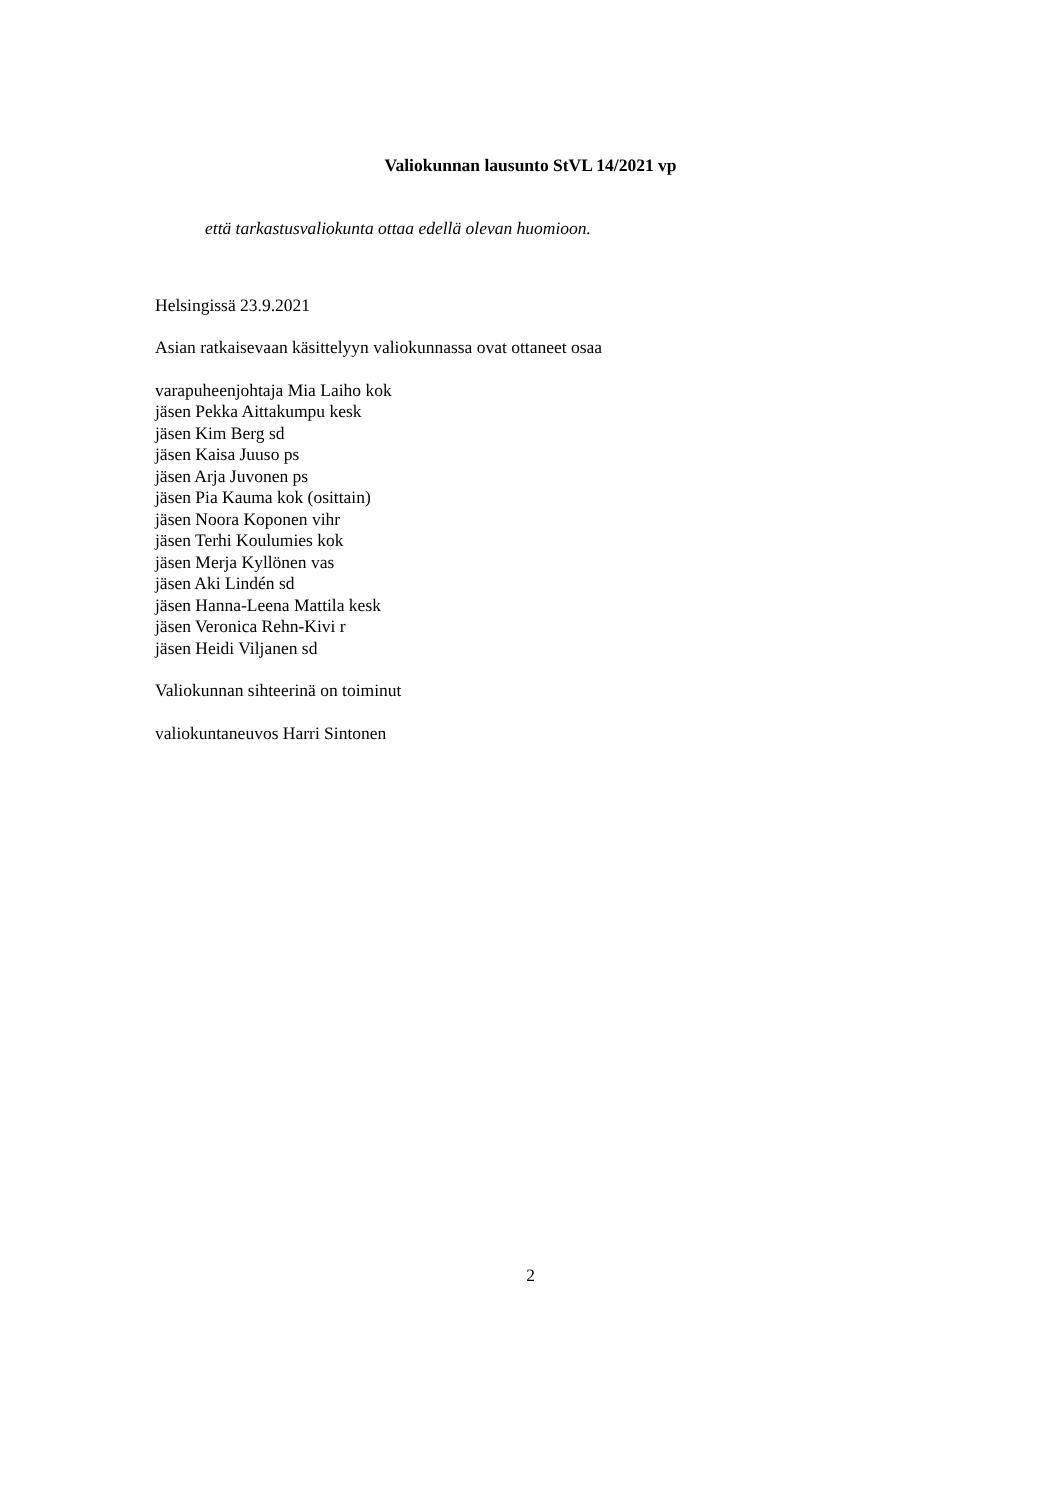Valiokunnan lausunto StVL 14/2021 vp
että tarkastusvaliokunta ottaa edellä olevan huomioon.
Helsingissä 23.9.2021
Asian ratkaisevaan käsittelyyn valiokunnassa ovat ottaneet osaa
varapuheenjohtaja Mia Laiho kok
jäsen Pekka Aittakumpu kesk
jäsen Kim Berg sd
jäsen Kaisa Juuso ps
jäsen Arja Juvonen ps
jäsen Pia Kauma kok (osittain)
jäsen Noora Koponen vihr
jäsen Terhi Koulumies kok
jäsen Merja Kyllönen vas
jäsen Aki Lindén sd
jäsen Hanna-Leena Mattila kesk
jäsen Veronica Rehn-Kivi r
jäsen Heidi Viljanen sd
Valiokunnan sihteerinä on toiminut
valiokuntaneuvos Harri Sintonen
2